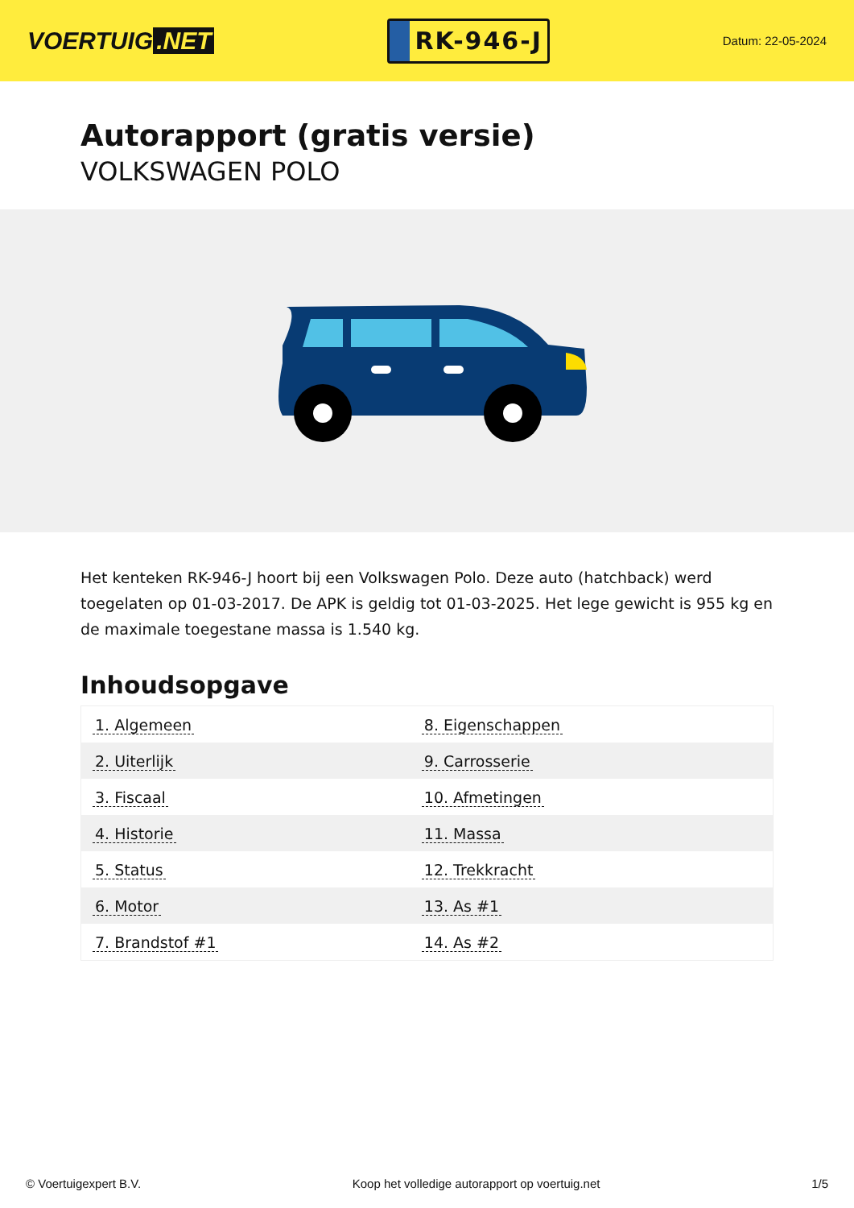VOERTUIG.NET
RK-946-J
Datum: 22-05-2024
Autorapport (gratis versie)
VOLKSWAGEN POLO
Het kenteken RK-946-J hoort bij een Volkswagen Polo. Deze auto (hatchback) werd toegelaten op 01-03-2017. De APK is geldig tot 01-03-2025. Het lege gewicht is 955 kg en de maximale toegestane massa is 1.540 kg.
Inhoudsopgave
| 1. Algemeen | 8. Eigenschappen |
| 2. Uiterlijk | 9. Carrosserie |
| 3. Fiscaal | 10. Afmetingen |
| 4. Historie | 11. Massa |
| 5. Status | 12. Trekkracht |
| 6. Motor | 13. As #1 |
| 7. Brandstof #1 | 14. As #2 |
© Voertuigexpert B.V. Koop het volledige autorapport op voertuig.net 1/5